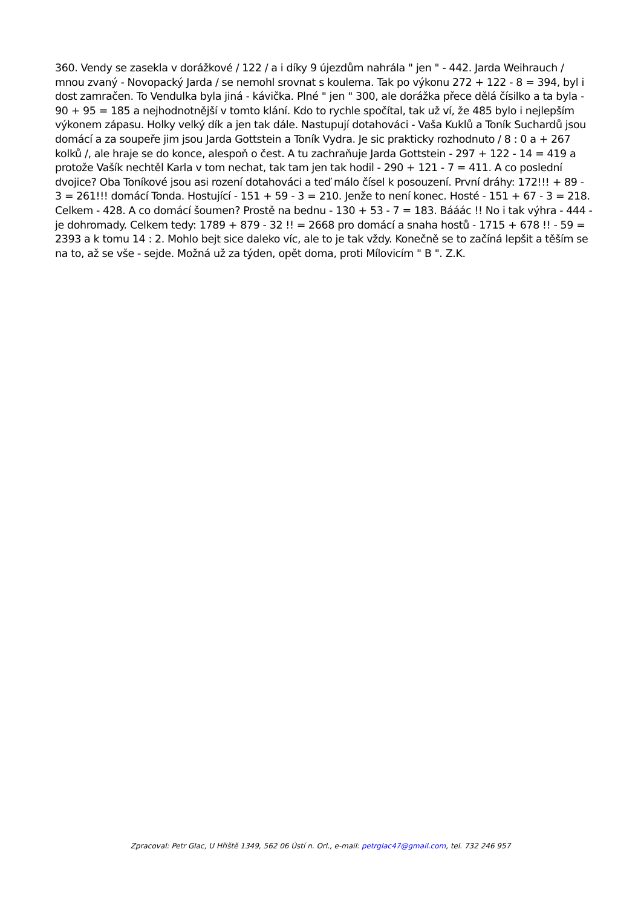360. Vendy se zasekla v dorážkové / 122 / a i díky 9 újezdům nahrála " jen " - 442. Jarda Weihrauch / mnou zvaný - Novopacký Jarda / se nemohl srovnat s koulema. Tak po výkonu 272 + 122 - 8 = 394, byl i dost zamračen. To Vendulka byla jiná - kávička. Plné " jen " 300, ale dorážka přece dělá čísilko a ta byla - 90 + 95 = 185 a nejhodnotnější v tomto klání. Kdo to rychle spočítal, tak už ví, že 485 bylo i nejlepším výkonem zápasu. Holky velký dík a jen tak dále. Nastupují dotahováci - Vaša Kuklů a Toník Suchardů jsou domácí a za soupeře jim jsou Jarda Gottstein a Toník Vydra. Je sic prakticky rozhodnuto / 8 : 0 a + 267 kolků /, ale hraje se do konce, alespoň o čest. A tu zachraňuje Jarda Gottstein - 297 + 122 - 14 = 419 a protože Vašík nechtěl Karla v tom nechat, tak tam jen tak hodil - 290 + 121 - 7 = 411. A co poslední dvojice? Oba Toníkové jsou asi rození dotahováci a teď málo čísel k posouzení. První dráhy: 172!!! + 89 - 3 = 261!!! domácí Tonda. Hostující - 151 + 59 - 3 = 210. Jenže to není konec. Hosté - 151 + 67 - 3 = 218. Celkem - 428. A co domácí šoumen? Prostě na bednu - 130 + 53 - 7 = 183. Bááác !! No i tak výhra - 444 - je dohromady. Celkem tedy: 1789 + 879 - 32 !! = 2668 pro domácí a snaha hostů - 1715 + 678 !! - 59 = 2393 a k tomu 14 : 2. Mohlo bejt sice daleko víc, ale to je tak vždy. Konečně se to začíná lepšit a těším se na to, až se vše - sejde. Možná už za týden, opět doma, proti Mílovicím " B ". Z.K.
Zpracoval: Petr Glac, U Hřiště 1349, 562 06 Ústí n. Orl., e-mail: petrglac47@gmail.com, tel. 732 246 957